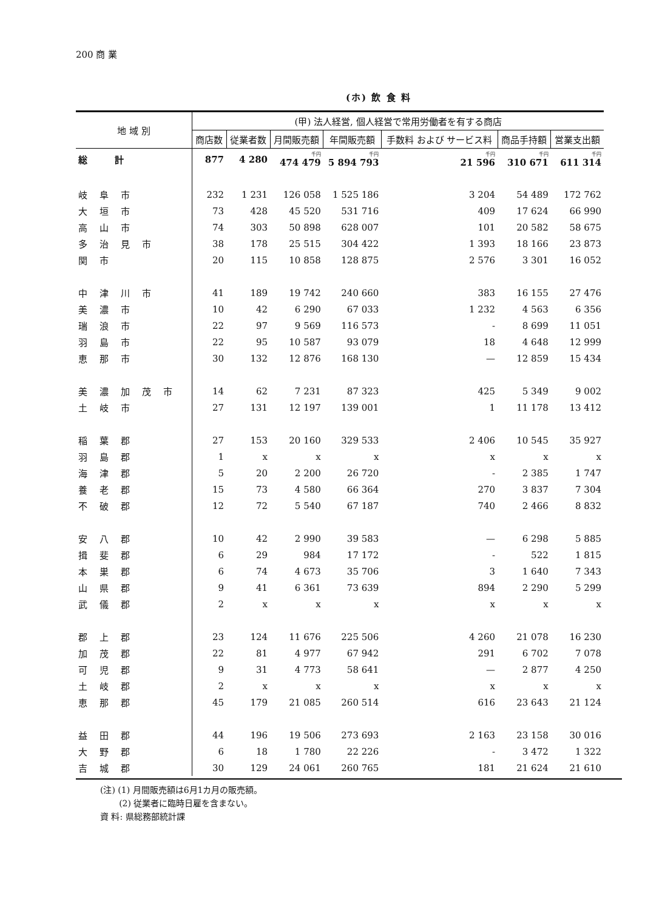200 商 業
(ホ) 飲 食 料
| 地 域 別 | (甲) 法人経営, 個人経営で常用労働者を有する商店 | | | | | | |
| --- | --- | --- | --- | --- | --- | --- | --- |
| | 商店数 | 従業者数 | 月間販売額 | 年間販売額 | 手数料 および サービス料 | 商品手持額 | 営業支出額 |
| 総 計 | 877 | 4 280 | 千円 474 479 | 千円 5 894 793 | 千円 21 596 | 千円 310 671 | 千円 611 314 |
| 岐阜市 | 232 | 1 231 | 126 058 | 1 525 186 | 3 204 | 54 489 | 172 762 |
| 大垣市 | 73 | 428 | 45 520 | 531 716 | 409 | 17 624 | 66 990 |
| 高山市 | 74 | 303 | 50 898 | 628 007 | 101 | 20 582 | 58 675 |
| 多治見市 | 38 | 178 | 25 515 | 304 422 | 1 393 | 18 166 | 23 873 |
| 関市 | 20 | 115 | 10 858 | 128 875 | 2 576 | 3 301 | 16 052 |
| 中津川市 | 41 | 189 | 19 742 | 240 660 | 383 | 16 155 | 27 476 |
| 美濃市 | 10 | 42 | 6 290 | 67 033 | 1 232 | 4 563 | 6 356 |
| 瑞浪市 | 22 | 97 | 9 569 | 116 573 | - | 8 699 | 11 051 |
| 羽島市 | 22 | 95 | 10 587 | 93 079 | 18 | 4 648 | 12 999 |
| 恵那市 | 30 | 132 | 12 876 | 168 130 | — | 12 859 | 15 434 |
| 美濃加茂市 | 14 | 62 | 7 231 | 87 323 | 425 | 5 349 | 9 002 |
| 土岐市 | 27 | 131 | 12 197 | 139 001 | 1 | 11 178 | 13 412 |
| 稲葉郡 | 27 | 153 | 20 160 | 329 533 | 2 406 | 10 545 | 35 927 |
| 羽島郡 | 1 | x | x | x | x | x | x |
| 海津郡 | 5 | 20 | 2 200 | 26 720 | - | 2 385 | 1 747 |
| 養老郡 | 15 | 73 | 4 580 | 66 364 | 270 | 3 837 | 7 304 |
| 不破郡 | 12 | 72 | 5 540 | 67 187 | 740 | 2 466 | 8 832 |
| 安八郡 | 10 | 42 | 2 990 | 39 583 | — | 6 298 | 5 885 |
| 揖斐郡 | 6 | 29 | 984 | 17 172 | - | 522 | 1 815 |
| 本巣郡 | 6 | 74 | 4 673 | 35 706 | 3 | 1 640 | 7 343 |
| 山県郡 | 9 | 41 | 6 361 | 73 639 | 894 | 2 290 | 5 299 |
| 武儀郡 | 2 | x | x | x | x | x | x |
| 郡上郡 | 23 | 124 | 11 676 | 225 506 | 4 260 | 21 078 | 16 230 |
| 加茂郡 | 22 | 81 | 4 977 | 67 942 | 291 | 6 702 | 7 078 |
| 可児郡 | 9 | 31 | 4 773 | 58 641 | — | 2 877 | 4 250 |
| 土岐郡 | 2 | x | x | x | x | x | x |
| 恵那郡 | 45 | 179 | 21 085 | 260 514 | 616 | 23 643 | 21 124 |
| 益田郡 | 44 | 196 | 19 506 | 273 693 | 2 163 | 23 158 | 30 016 |
| 大野郡 | 6 | 18 | 1 780 | 22 226 | - | 3 472 | 1 322 |
| 吉城郡 | 30 | 129 | 24 061 | 260 765 | 181 | 21 624 | 21 610 |
(注) (1) 月間販売額は6月1カ月の販売額。
(2) 従業者に臨時日雇を含まない。
資 料: 県総務部統計課